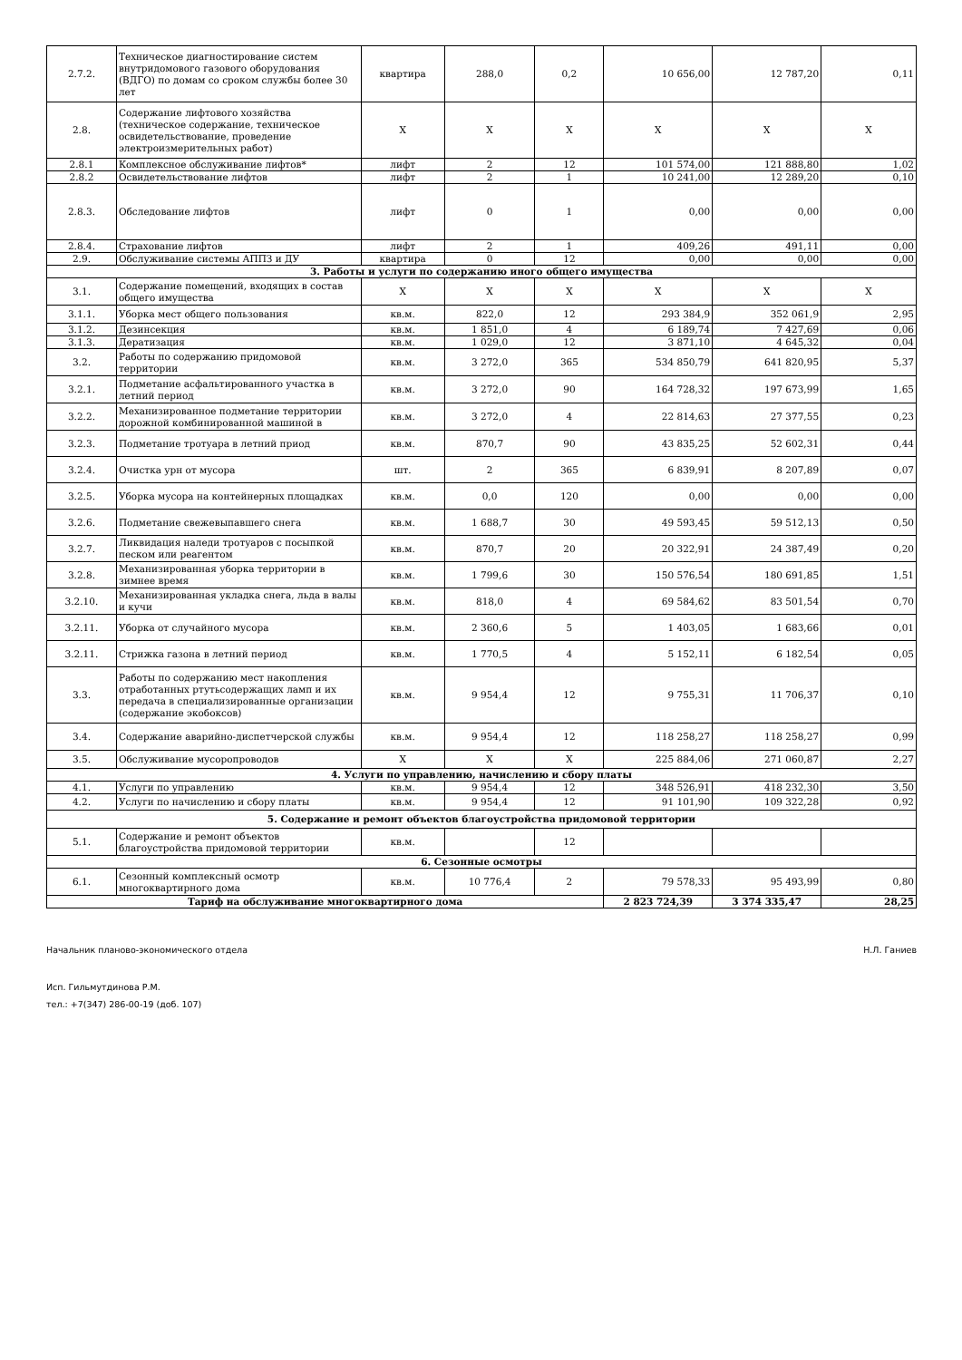| 2.7.2. | Техническое диагностирование систем внутридомового газового оборудования (ВДГО) по домам со сроком службы более 30 лет | квартира | 288,0 | 0,2 | 10 656,00 | 12 787,20 | 0,11 |
| 2.8. | Содержание лифтового хозяйства (техническое содержание, техническое освидетельствование, проведение электроизмерительных работ) | Х | Х | Х | Х | Х | Х |
| 2.8.1 | Комплексное обслуживание лифтов* | лифт | 2 | 12 | 101 574,00 | 121 888,80 | 1,02 |
| 2.8.2 | Освидетельствование лифтов | лифт | 2 | 1 | 10 241,00 | 12 289,20 | 0,10 |
| 2.8.3. | Обследование лифтов | лифт | 0 | 1 | 0,00 | 0,00 | 0,00 |
| 2.8.4. | Страхование лифтов | лифт | 2 | 1 | 409,26 | 491,11 | 0,00 |
| 2.9. | Обслуживание системы АППЗ и ДУ | квартира | 0 | 12 | 0,00 | 0,00 | 0,00 |
| 3. Работы и услуги по содержанию иного общего имущества | | | | | | | |
| 3.1. | Содержание помещений, входящих в состав общего имущества | Х | Х | Х | Х | Х | Х |
| 3.1.1. | Уборка мест общего пользования | кв.м. | 822,0 | 12 | 293 384,9 | 352 061,9 | 2,95 |
| 3.1.2. | Дезинсекция | кв.м. | 1 851,0 | 4 | 6 189,74 | 7 427,69 | 0,06 |
| 3.1.3. | Дератизация | кв.м. | 1 029,0 | 12 | 3 871,10 | 4 645,32 | 0,04 |
| 3.2. | Работы по содержанию придомовой территории | кв.м. | 3 272,0 | 365 | 534 850,79 | 641 820,95 | 5,37 |
| 3.2.1. | Подметание асфальтированного участка в летний период | кв.м. | 3 272,0 | 90 | 164 728,32 | 197 673,99 | 1,65 |
| 3.2.2. | Механизированное подметание территории дорожной комбинированной машиной в | кв.м. | 3 272,0 | 4 | 22 814,63 | 27 377,55 | 0,23 |
| 3.2.3. | Подметание тротуара в летний приод | кв.м. | 870,7 | 90 | 43 835,25 | 52 602,31 | 0,44 |
| 3.2.4. | Очистка урн от мусора | шт. | 2 | 365 | 6 839,91 | 8 207,89 | 0,07 |
| 3.2.5. | Уборка мусора на контейнерных площадках | кв.м. | 0,0 | 120 | 0,00 | 0,00 | 0,00 |
| 3.2.6. | Подметание свежевыпавшего снега | кв.м. | 1 688,7 | 30 | 49 593,45 | 59 512,13 | 0,50 |
| 3.2.7. | Ликвидация наледи тротуаров с посыпкой песком или реагентом | кв.м. | 870,7 | 20 | 20 322,91 | 24 387,49 | 0,20 |
| 3.2.8. | Механизированная уборка территории в зимнее время | кв.м. | 1 799,6 | 30 | 150 576,54 | 180 691,85 | 1,51 |
| 3.2.10. | Механизированная укладка снега, льда в валы и кучи | кв.м. | 818,0 | 4 | 69 584,62 | 83 501,54 | 0,70 |
| 3.2.11. | Уборка от случайного мусора | кв.м. | 2 360,6 | 5 | 1 403,05 | 1 683,66 | 0,01 |
| 3.2.11. | Стрижка газона в летний период | кв.м. | 1 770,5 | 4 | 5 152,11 | 6 182,54 | 0,05 |
| 3.3. | Работы по содержанию мест накопления отработанных ртутьсодержащих ламп и их передача в специализированные организации (содержание экобоксов) | кв.м. | 9 954,4 | 12 | 9 755,31 | 11 706,37 | 0,10 |
| 3.4. | Содержание аварийно-диспетчерской службы | кв.м. | 9 954,4 | 12 | 118 258,27 | 118 258,27 | 0,99 |
| 3.5. | Обслуживание мусоропроводов | Х | Х | Х | 225 884,06 | 271 060,87 | 2,27 |
| 4. Услуги по управлению, начислению и сбору платы | | | | | | | |
| 4.1. | Услуги по управлению | кв.м. | 9 954,4 | 12 | 348 526,91 | 418 232,30 | 3,50 |
| 4.2. | Услуги по начислению и сбору платы | кв.м. | 9 954,4 | 12 | 91 101,90 | 109 322,28 | 0,92 |
| 5. Содержание и ремонт объектов благоустройства придомовой территории | | | | | | | |
| 5.1. | Содержание и ремонт объектов благоустройства придомовой территории | кв.м. | | 12 | | | |
| 6. Сезонные осмотры | | | | | | | |
| 6.1. | Сезонный комплексный осмотр многоквартирного дома | кв.м. | 10 776,4 | 2 | 79 578,33 | 95 493,99 | 0,80 |
| Тариф на обслуживание многоквартирного дома | | | | | 2 823 724,39 | 3 374 335,47 | 28,25 |
Начальник планово-экономического отдела Н.Л. Ганиев
Исп. Гильмутдинова Р.М.
тел.: +7(347) 286-00-19 (доб. 107)